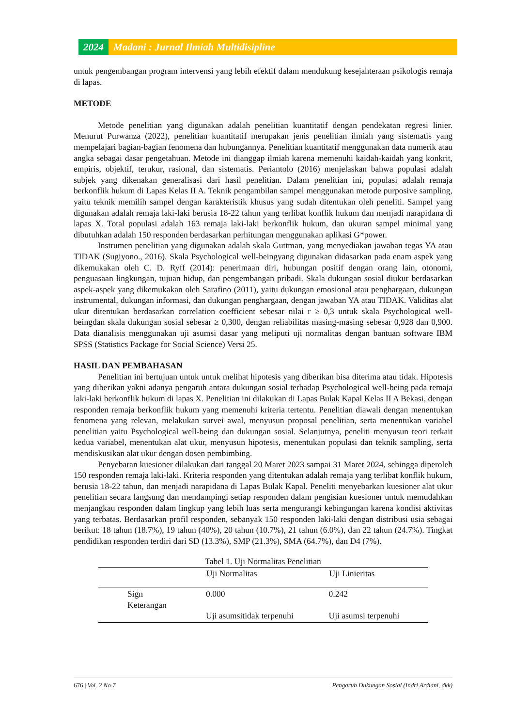2024 Madani : Jurnal Ilmiah Multidisipline
untuk pengembangan program intervensi yang lebih efektif dalam mendukung kesejahteraan psikologis remaja di lapas.
METODE
Metode penelitian yang digunakan adalah penelitian kuantitatif dengan pendekatan regresi linier. Menurut Purwanza (2022), penelitian kuantitatif merupakan jenis penelitian ilmiah yang sistematis yang mempelajari bagian-bagian fenomena dan hubungannya. Penelitian kuantitatif menggunakan data numerik atau angka sebagai dasar pengetahuan. Metode ini dianggap ilmiah karena memenuhi kaidah-kaidah yang konkrit, empiris, objektif, terukur, rasional, dan sistematis. Periantolo (2016) menjelaskan bahwa populasi adalah subjek yang dikenakan generalisasi dari hasil penelitian. Dalam penelitian ini, populasi adalah remaja berkonflik hukum di Lapas Kelas II A. Teknik pengambilan sampel menggunakan metode purposive sampling, yaitu teknik memilih sampel dengan karakteristik khusus yang sudah ditentukan oleh peneliti. Sampel yang digunakan adalah remaja laki-laki berusia 18-22 tahun yang terlibat konflik hukum dan menjadi narapidana di lapas X. Total populasi adalah 163 remaja laki-laki berkonflik hukum, dan ukuran sampel minimal yang dibutuhkan adalah 150 responden berdasarkan perhitungan menggunakan aplikasi G*power.
Instrumen penelitian yang digunakan adalah skala Guttman, yang menyediakan jawaban tegas YA atau TIDAK (Sugiyono., 2016). Skala Psychological well-beingyang digunakan didasarkan pada enam aspek yang dikemukakan oleh C. D. Ryff (2014): penerimaan diri, hubungan positif dengan orang lain, otonomi, penguasaan lingkungan, tujuan hidup, dan pengembangan pribadi. Skala dukungan sosial diukur berdasarkan aspek-aspek yang dikemukakan oleh Sarafino (2011), yaitu dukungan emosional atau penghargaan, dukungan instrumental, dukungan informasi, dan dukungan penghargaan, dengan jawaban YA atau TIDAK. Validitas alat ukur ditentukan berdasarkan correlation coefficient sebesar nilai r ≥ 0,3 untuk skala Psychological well-beingdan skala dukungan sosial sebesar ≥ 0,300, dengan reliabilitas masing-masing sebesar 0,928 dan 0,900. Data dianalisis menggunakan uji asumsi dasar yang meliputi uji normalitas dengan bantuan software IBM SPSS (Statistics Package for Social Science) Versi 25.
HASIL DAN PEMBAHASAN
Penelitian ini bertujuan untuk untuk melihat hipotesis yang diberikan bisa diterima atau tidak. Hipotesis yang diberikan yakni adanya pengaruh antara dukungan sosial terhadap Psychological well-being pada remaja laki-laki berkonflik hukum di lapas X. Penelitian ini dilakukan di Lapas Bulak Kapal Kelas II A Bekasi, dengan responden remaja berkonflik hukum yang memenuhi kriteria tertentu. Penelitian diawali dengan menentukan fenomena yang relevan, melakukan survei awal, menyusun proposal penelitian, serta menentukan variabel penelitian yaitu Psychological well-being dan dukungan sosial. Selanjutnya, peneliti menyusun teori terkait kedua variabel, menentukan alat ukur, menyusun hipotesis, menentukan populasi dan teknik sampling, serta mendiskusikan alat ukur dengan dosen pembimbing.
Penyebaran kuesioner dilakukan dari tanggal 20 Maret 2023 sampai 31 Maret 2024, sehingga diperoleh 150 responden remaja laki-laki. Kriteria responden yang ditentukan adalah remaja yang terlibat konflik hukum, berusia 18-22 tahun, dan menjadi narapidana di Lapas Bulak Kapal. Peneliti menyebarkan kuesioner alat ukur penelitian secara langsung dan mendampingi setiap responden dalam pengisian kuesioner untuk memudahkan menjangkau responden dalam lingkup yang lebih luas serta mengurangi kebingungan karena kondisi aktivitas yang terbatas. Berdasarkan profil responden, sebanyak 150 responden laki-laki dengan distribusi usia sebagai berikut: 18 tahun (18.7%), 19 tahun (40%), 20 tahun (10.7%), 21 tahun (6.0%), dan 22 tahun (24.7%). Tingkat pendidikan responden terdiri dari SD (13.3%), SMP (21.3%), SMA (64.7%), dan D4 (7%).
Tabel 1. Uji Normalitas Penelitian
| | Uji Normalitas | Uji Linieritas |
| --- | --- | --- |
| Sign Keterangan | 0.000 Uji asumsitidak terpenuhi | 0.242 Uji asumsi terpenuhi |
676 | Vol. 2 No.7 Pengaruh Dukungan Sosial (Indri Ardiani, dkk)